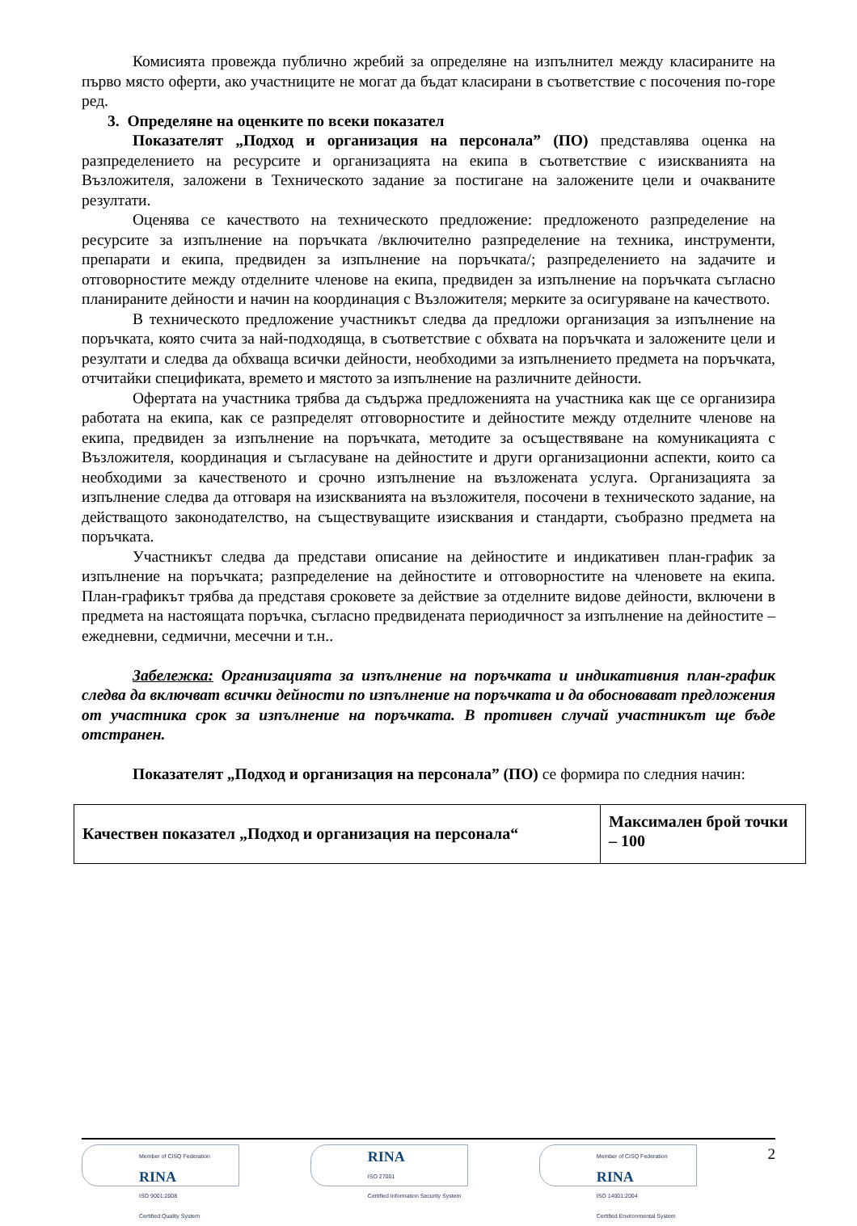Комисията провежда публично жребий за определяне на изпълнител между класираните на първо място оферти, ако участниците не могат да бъдат класирани в съответствие с посочения по-горе ред.
3. Определяне на оценките по всеки показател
Показателят „Подход и организация на персонала” (ПО) представлява оценка на разпределението на ресурсите и организацията на екипа в съответствие с изискванията на Възложителя, заложени в Техническото задание за постигане на заложените цели и очакваните резултати.
Оценява се качеството на техническото предложение: предложеното разпределение на ресурсите за изпълнение на поръчката /включително разпределение на техника, инструменти, препарати и екипа, предвиден за изпълнение на поръчката/; разпределението на задачите и отговорностите между отделните членове на екипа, предвиден за изпълнение на поръчката съгласно планираните дейности и начин на координация с Възложителя; мерките за осигуряване на качеството.
В техническото предложение участникът следва да предложи организация за изпълнение на поръчката, която счита за най-подходяща, в съответствие с обхвата на поръчката и заложените цели и резултати и следва да обхваща всички дейности, необходими за изпълнението предмета на поръчката, отчитайки спецификата, времето и мястото за изпълнение на различните дейности.
Офертата на участника трябва да съдържа предложенията на участника как ще се организира работата на екипа, как се разпределят отговорностите и дейностите между отделните членове на екипа, предвиден за изпълнение на поръчката, методите за осъществяване на комуникацията с Възложителя, координация и съгласуване на дейностите и други организационни аспекти, които са необходими за качественото и срочно изпълнение на възложената услуга. Организацията за изпълнение следва да отговаря на изискванията на възложителя, посочени в техническото задание, на действащото законодателство, на съществуващите изисквания и стандарти, съобразно предмета на поръчката.
Участникът следва да представи описание на дейностите и индикативен план-график за изпълнение на поръчката; разпределение на дейностите и отговорностите на членовете на екипа. План-графикът трябва да представя сроковете за действие за отделните видове дейности, включени в предмета на настоящата поръчка, съгласно предвидената периодичност за изпълнение на дейностите – ежедневни, седмични, месечни и т.н..
Забележка: Организацията за изпълнение на поръчката и индикативния план-график следва да включват всички дейности по изпълнение на поръчката и да обосновават предложения от участника срок за изпълнение на поръчката. В противен случай участникът ще бъде отстранен.
Показателят „Подход и организация на персонала” (ПО) се формира по следния начин:
| Качествен показател „Подход и организация на персонала“ | Максимален брой точки – 100 |
Member of CISQ Federation
RINA
ISO 9001:2008
Certified Quality System
RINA
ISO 27001
Certified Information Security System
Member of CISQ Federation
RINA
ISO 14001:2004
Certified Environmental System
2